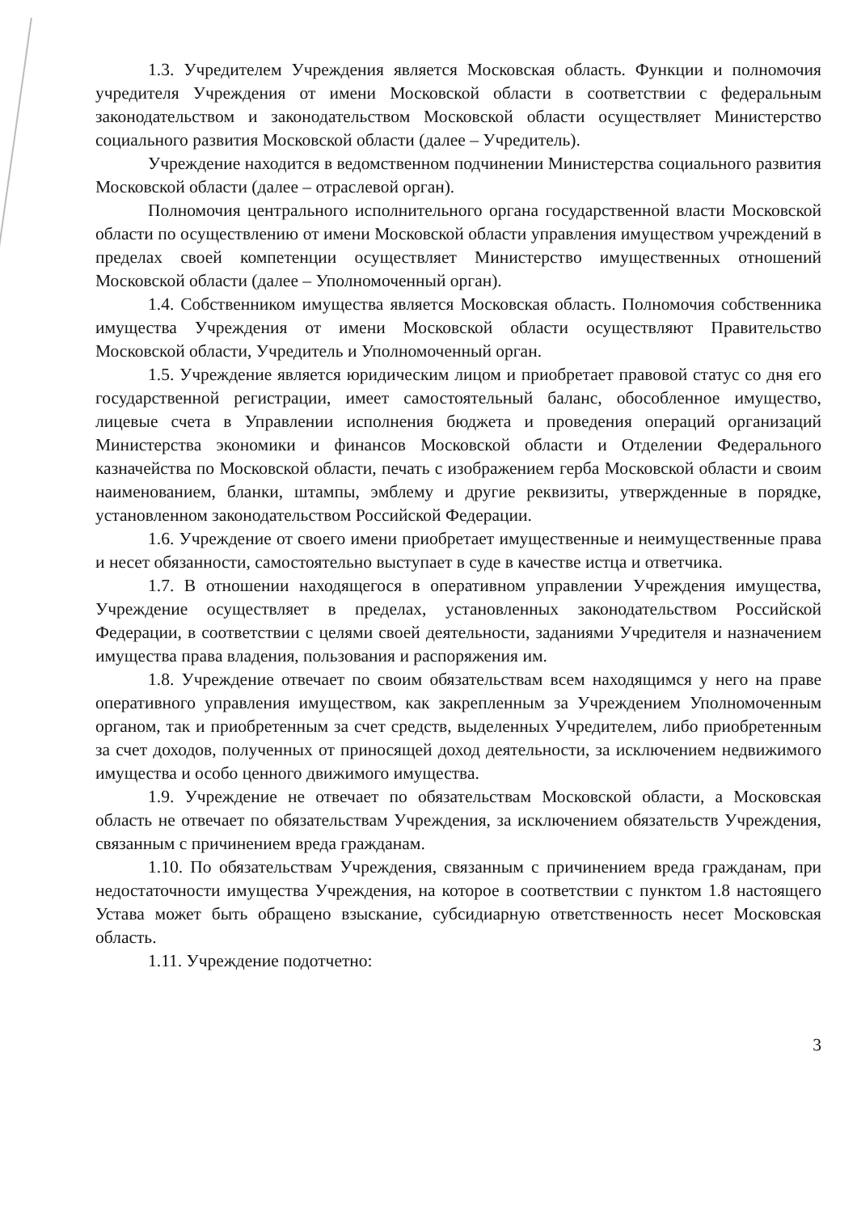1.3. Учредителем Учреждения является Московская область. Функции и полномочия учредителя Учреждения от имени Московской области в соответствии с федеральным законодательством и законодательством Московской области осуществляет Министерство социального развития Московской области (далее – Учредитель).
Учреждение находится в ведомственном подчинении Министерства социального развития Московской области (далее – отраслевой орган).
Полномочия центрального исполнительного органа государственной власти Московской области по осуществлению от имени Московской области управления имуществом учреждений в пределах своей компетенции осуществляет Министерство имущественных отношений Московской области (далее – Уполномоченный орган).
1.4. Собственником имущества является Московская область. Полномочия собственника имущества Учреждения от имени Московской области осуществляют Правительство Московской области, Учредитель и Уполномоченный орган.
1.5. Учреждение является юридическим лицом и приобретает правовой статус со дня его государственной регистрации, имеет самостоятельный баланс, обособленное имущество, лицевые счета в Управлении исполнения бюджета и проведения операций организаций Министерства экономики и финансов Московской области и Отделении Федерального казначейства по Московской области, печать с изображением герба Московской области и своим наименованием, бланки, штампы, эмблему и другие реквизиты, утвержденные в порядке, установленном законодательством Российской Федерации.
1.6. Учреждение от своего имени приобретает имущественные и неимущественные права и несет обязанности, самостоятельно выступает в суде в качестве истца и ответчика.
1.7. В отношении находящегося в оперативном управлении Учреждения имущества, Учреждение осуществляет в пределах, установленных законодательством Российской Федерации, в соответствии с целями своей деятельности, заданиями Учредителя и назначением имущества права владения, пользования и распоряжения им.
1.8. Учреждение отвечает по своим обязательствам всем находящимся у него на праве оперативного управления имуществом, как закрепленным за Учреждением Уполномоченным органом, так и приобретенным за счет средств, выделенных Учредителем, либо приобретенным за счет доходов, полученных от приносящей доход деятельности, за исключением недвижимого имущества и особо ценного движимого имущества.
1.9. Учреждение не отвечает по обязательствам Московской области, а Московская область не отвечает по обязательствам Учреждения, за исключением обязательств Учреждения, связанным с причинением вреда гражданам.
1.10. По обязательствам Учреждения, связанным с причинением вреда гражданам, при недостаточности имущества Учреждения, на которое в соответствии с пунктом 1.8 настоящего Устава может быть обращено взыскание, субсидиарную ответственность несет Московская область.
1.11. Учреждение подотчетно:
3